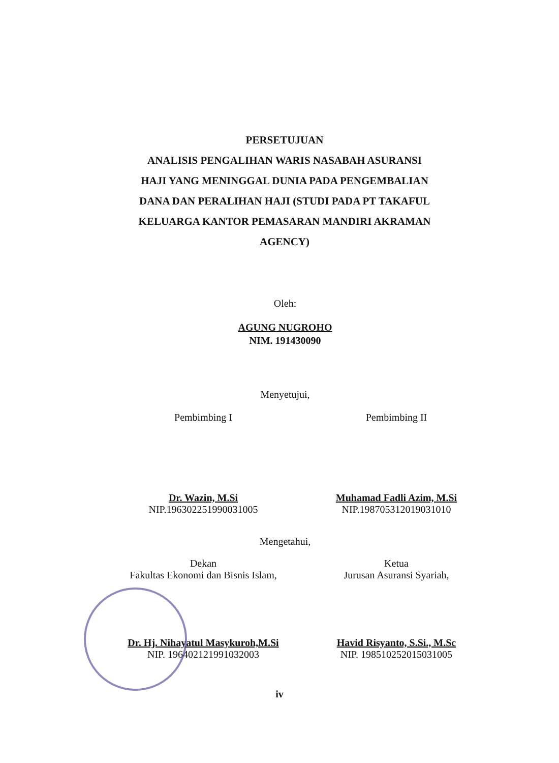PERSETUJUAN
ANALISIS PENGALIHAN WARIS NASABAH ASURANSI
HAJI YANG MENINGGAL DUNIA PADA PENGEMBALIAN
DANA DAN PERALIHAN HAJI (STUDI PADA PT TAKAFUL
KELUARGA KANTOR PEMASARAN MANDIRI AKRAMAN
AGENCY)
Oleh:
AGUNG NUGROHO
NIM. 191430090
Menyetujui,
Pembimbing I
Dr. Wazin, M.Si
NIP.196302251990031005
Pembimbing II
Muhamad Fadli Azim, M.Si
NIP.198705312019031010
Mengetahui,
Dekan
Fakultas Ekonomi dan Bisnis Islam,
Dr. Hj. Nihayatul Masykuroh,M.Si
NIP. 196402121991032003
Ketua
Jurusan Asuransi Syariah,
Havid Risyanto, S.Si., M.Sc
NIP. 198510252015031005
iv